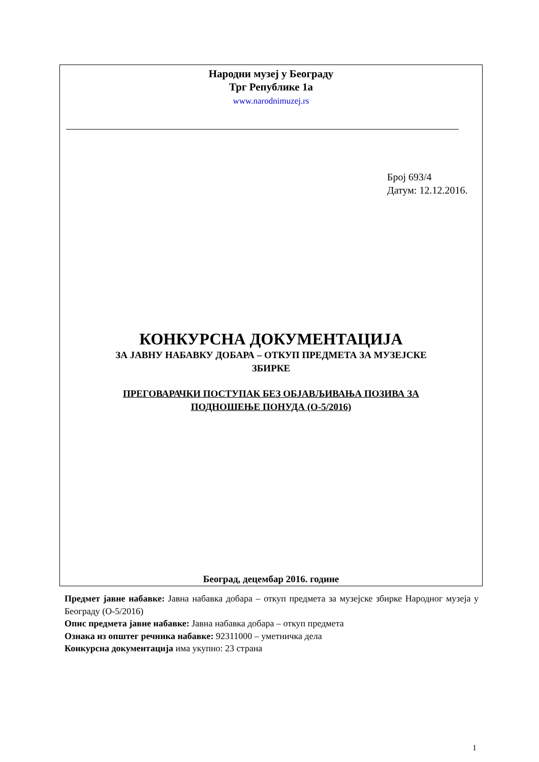Народни музеј у Београду
Трг Републике 1а
www.narodnimuzej.rs
Број 693/4
Датум: 12.12.2016.
КОНКУРСНА ДОКУМЕНТАЦИЈА
ЗА ЈАВНУ НАБАВКУ ДОБАРА – ОТКУП ПРЕДМЕТА ЗА МУЗЕЈСКЕ
ЗБИРКЕ
ПРЕГОВАРАЧКИ ПОСТУПАК БЕЗ ОБЈАВЉИВАЊА ПОЗИВА ЗА
ПОДНОШЕЊЕ ПОНУДА (О-5/2016)
Београд, децембар 2016. године
Предмет јавне набавке: Јавна набавка добара – откуп предмета за музејске збирке Народног музеја у Београду (О-5/2016)
Опис предмета јавне набавке: Јавна набавка добара – откуп предмета
Ознака из општег речника набавке: 92311000 – уметничка дела
Конкурсна документација има укупно: 23 страна
1